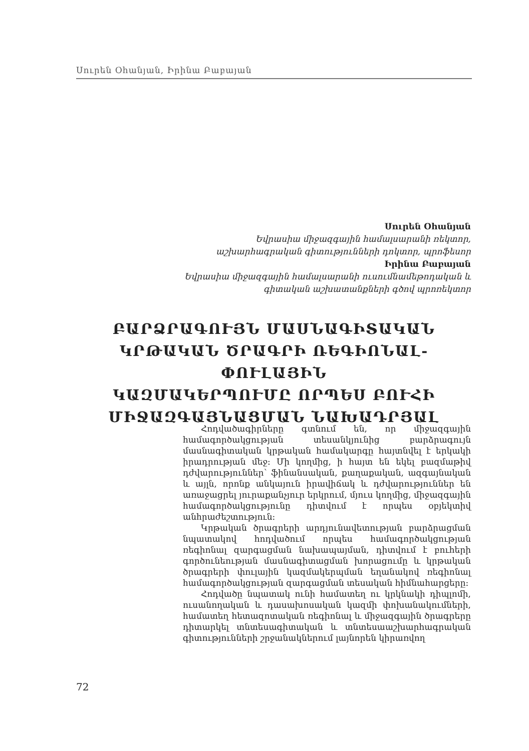Սուրեն Օհանյան, Իրինա Բաբայան
Սուրեն Օհանյան
Եվրասիա միջազգային համալսարանի ռեկտոր,
աշխարհագրական գիտությունների դոկտոր, պրոֆեսոր
Իրինա Բաբայան
Եվրասիա միջազգային համալսարանի ուսումնամեթոդական և
գիտական աշխատանքների գծով պրոռեկտոր
ԲԱՐՁՐԱԳՈՒՅՆ ՄԱՍՆԱԳԻՏԱԿԱՆ
ԿՐԹԱԿԱՆ ԾՐԱԳՐԻ ՌԵԳԻՈՆԱԼ-ՓՈՒԼԱՅԻՆ
ԿԱԶՄԱԿԵՐՊՈՒՄԸ ՈՐՊԵՍ ԲՈՒՀԻ
ՄԻՋԱԶԳԱՅՆԱՑՄԱՆ ՆԱԽԱԴՐՅԱԼ
Հոդվածագիրները գտնում են, որ միջազգային համագործակցության տեսանկյունից բարձրագույն մասնագիտական կրթական համակարգը հայտնվել է երկակի իրադրության մեջ: Մի կողմից, ի հայտ են եկել բազմաթիվ դժվարություններ՝ ֆինանսական, քաղաքական, ազգայնական և այլն, որոնք անկայուն իրավիճակ և դժվարություններ են առաջացրել յուրաքանչյուր երկրում, մյուս կողմից, միջազգային համագործակցությունը դիտվում է որպես օբյեկտիվ անհրաժեշտություն:
Կրթական ծրագրերի արդյունավետության բարձրացման նպատակով հոդվածում որպես համագործակցության ռեգիոնալ զարգացման նախապայման, դիտվում է բուհերի գործունեության մասնագիտացման խորացումը և կրթական ծրագրերի փուլային կազմակերպման եղանակով ռեգիոնալ համագործակցության զարգացման տեսական հիմնահարցերը:
Հոդվածը նպատակ ունի համատեղ ու կրկնակի դիպլոմի, ուսանողական և դասախոսական կազմի փոխանակումների, համատեղ հետազոտական ռեգիոնալ և միջազգային ծրագրերը դիտարկել տնտեսագիտական և տնտեսաաշխարհագրական գիտությունների շրջանակներում լայնորեն կիրառվող
72